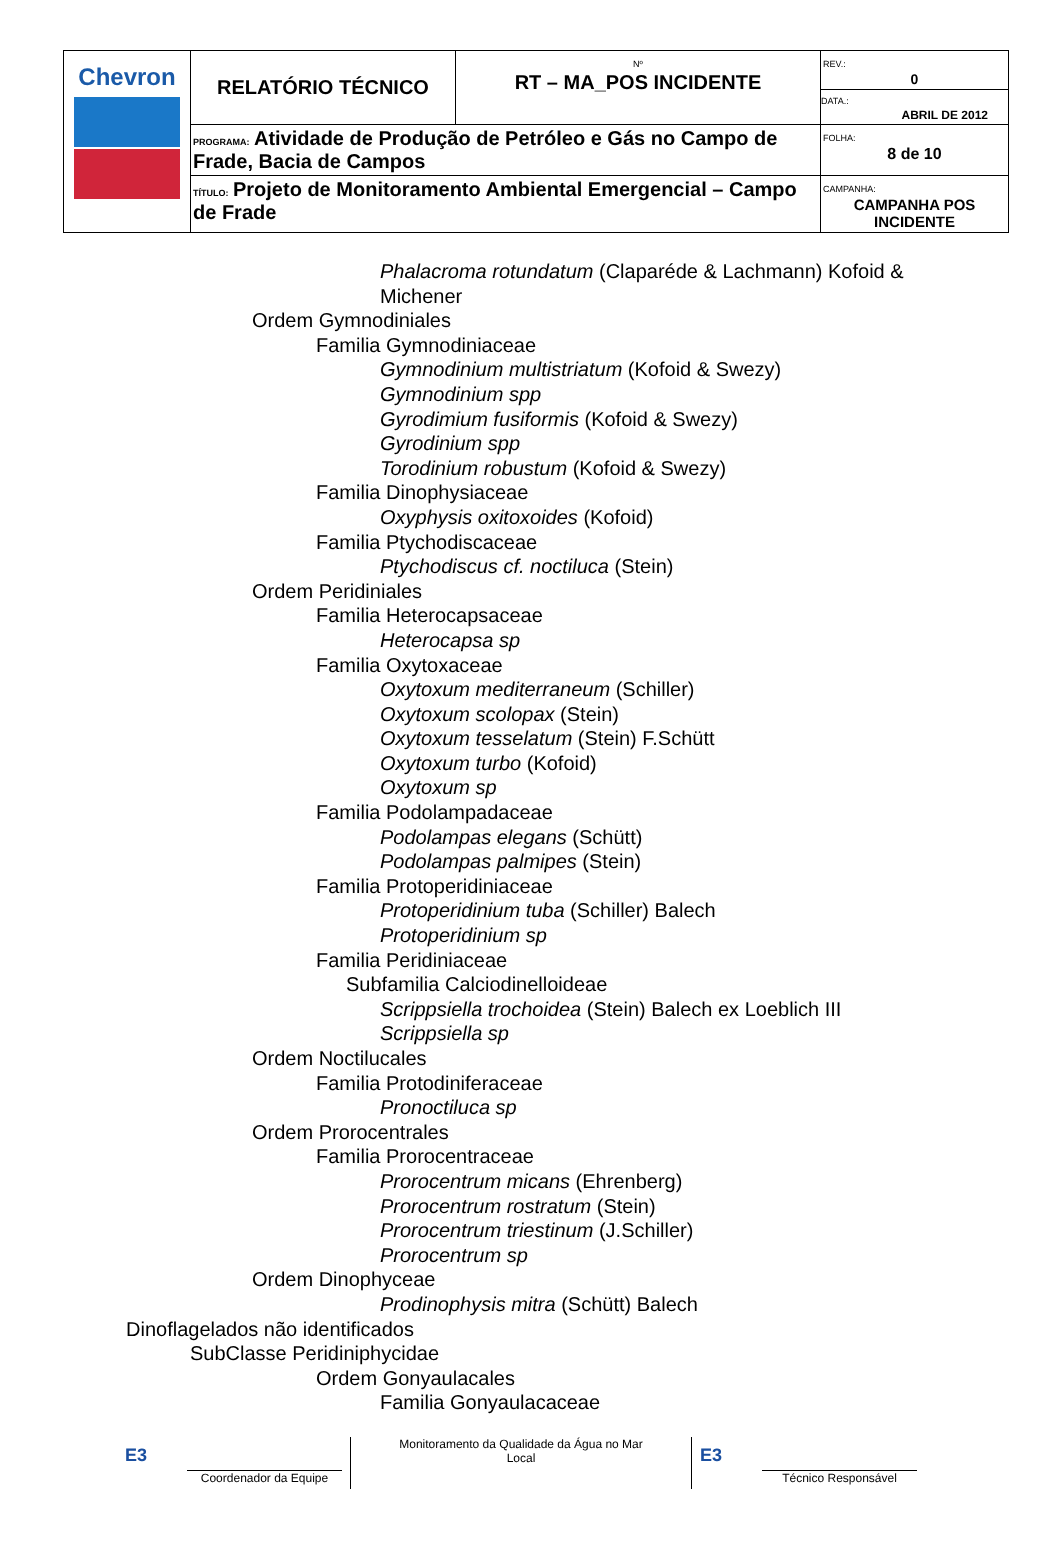| Chevron | RELATÓRIO TÉCNICO | Nº RT – MA_POS INCIDENTE | REV.: 0 DATA.: ABRIL DE 2012 |
| | PROGRAMA: Atividade de Produção de Petróleo e Gás no Campo de Frade, Bacia de Campos | | FOLHA: 8 de 10 |
| | TÍTULO: Projeto de Monitoramento Ambiental Emergencial – Campo de Frade | | CAMPANHA: CAMPANHA POS INCIDENTE |
Phalacroma rotundatum (Claparéde & Lachmann) Kofoid & Michener
Ordem Gymnodiniales
Familia Gymnodiniaceae
Gymnodinium multistriatum (Kofoid & Swezy)
Gymnodinium spp
Gyrodimium fusiformis (Kofoid & Swezy)
Gyrodinium spp
Torodinium robustum (Kofoid & Swezy)
Familia Dinophysiaceae
Oxyphysis oxitoxoides (Kofoid)
Familia Ptychodiscaceae
Ptychodiscus cf. noctiluca (Stein)
Ordem Peridiniales
Familia Heterocapsaceae
Heterocapsa sp
Familia Oxytoxaceae
Oxytoxum mediterraneum (Schiller)
Oxytoxum scolopax (Stein)
Oxytoxum tesselatum (Stein) F.Schütt
Oxytoxum turbo (Kofoid)
Oxytoxum sp
Familia Podolampadaceae
Podolampas elegans (Schütt)
Podolampas palmipes (Stein)
Familia Protoperidiniaceae
Protoperidinium tuba (Schiller) Balech
Protoperidinium sp
Familia Peridiniaceae
Subfamilia Calciodinelloideae
Scrippsiella trochoidea (Stein) Balech ex Loeblich III
Scrippsiella sp
Ordem Noctilucales
Familia Protodiniferaceae
Pronoctiluca sp
Ordem Prorocentrales
Familia Prorocentraceae
Prorocentrum micans (Ehrenberg)
Prorocentrum rostratum (Stein)
Prorocentrum triestinum (J.Schiller)
Prorocentrum sp
Ordem Dinophyceae
Prodinophysis mitra (Schütt) Balech
Dinoflagelados não identificados
SubClasse Peridiniphycidae
Ordem Gonyaulacales
Familia Gonyaulacaceae
E3
Coordenador da Equipe
Monitoramento da Qualidade da Água no Mar
Local
E3
Técnico Responsável